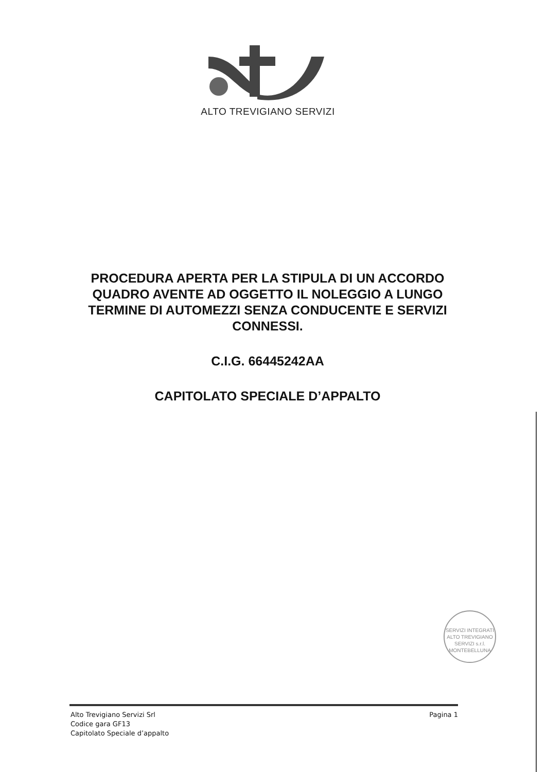ALTO TREVIGIANO SERVIZI
PROCEDURA APERTA PER LA STIPULA DI UN ACCORDO QUADRO AVENTE AD OGGETTO IL NOLEGGIO A LUNGO TERMINE DI AUTOMEZZI SENZA CONDUCENTE E SERVIZI CONNESSI.
C.I.G. 66445242AA
CAPITOLATO SPECIALE D’APPALTO
SERVIZI INTEGRATI
ALTO TREVIGIANO SERVIZI s.r.l.
MONTEBELLUNA
Alto Trevigiano Servizi Srl
Codice gara GF13
Capitolato Speciale d’appalto
Pagina 1